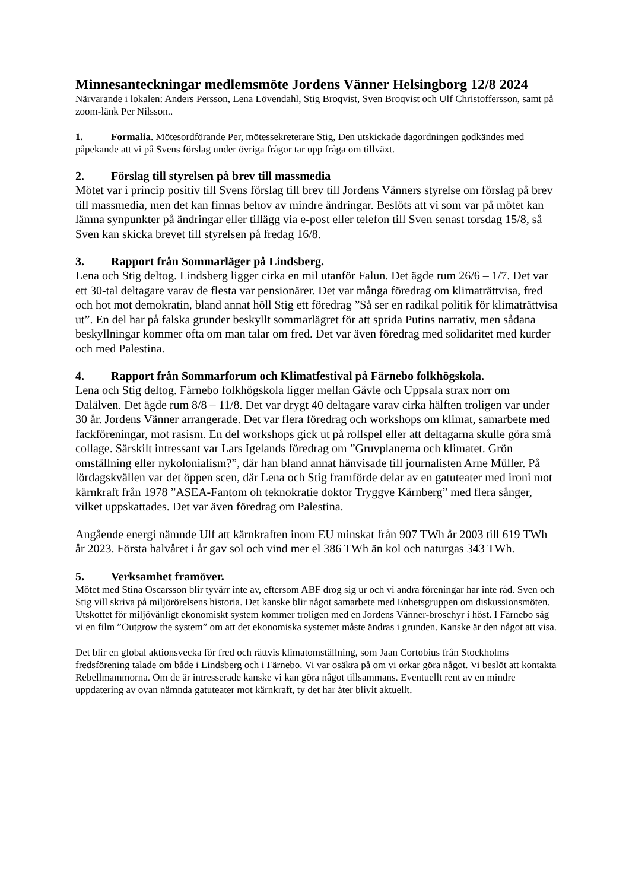Minnesanteckningar medlemsmöte Jordens Vänner Helsingborg 12/8 2024
Närvarande i lokalen: Anders Persson, Lena Lövendahl, Stig Broqvist, Sven Broqvist och Ulf Christoffersson, samt på zoom-länk Per Nilsson..
1. Formalia. Mötesordförande Per, mötessekreterare Stig, Den utskickade dagordningen godkändes med påpekande att vi på Svens förslag under övriga frågor tar upp fråga om tillväxt.
2. Förslag till styrelsen på brev till massmedia
Mötet var i princip positiv till Svens förslag till brev till Jordens Vänners styrelse om förslag på brev till massmedia, men det kan finnas behov av mindre ändringar. Beslöts att vi som var på mötet kan lämna synpunkter på ändringar eller tillägg via e-post eller telefon till Sven senast torsdag 15/8, så Sven kan skicka brevet till styrelsen på fredag 16/8.
3. Rapport från Sommarläger på Lindsberg.
Lena och Stig deltog. Lindsberg ligger cirka en mil utanför Falun. Det ägde rum 26/6 – 1/7. Det var ett 30-tal deltagare varav de flesta var pensionärer. Det var många föredrag om klimaträttvisa, fred och hot mot demokratin, bland annat höll Stig ett föredrag ”Så ser en radikal politik för klimaträttvisa ut”. En del har på falska grunder beskyllt sommarlägret för att sprida Putins narrativ, men sådana beskyllningar kommer ofta om man talar om fred. Det var även föredrag med solidaritet med kurder och med Palestina.
4. Rapport från Sommarforum och Klimatfestival på Färnebo folkhögskola.
Lena och Stig deltog. Färnebo folkhögskola ligger mellan Gävle och Uppsala strax norr om Dalälven. Det ägde rum 8/8 – 11/8. Det var drygt 40 deltagare varav cirka hälften troligen var under 30 år. Jordens Vänner arrangerade. Det var flera föredrag och workshops om klimat, samarbete med fackföreningar, mot rasism. En del workshops gick ut på rollspel eller att deltagarna skulle göra små collage. Särskilt intressant var Lars Igelands föredrag om ”Gruvplanerna och klimatet. Grön omställning eller nykolonialism?”, där han bland annat hänvisade till journalisten Arne Müller. På lördagskvällen var det öppen scen, där Lena och Stig framförde delar av en gatuteater med ironi mot kärnkraft från 1978 ”ASEA-Fantom oh teknokratie doktor Tryggve Kärnberg” med flera sånger, vilket uppskattades. Det var även föredrag om Palestina.
Angående energi nämnde Ulf att kärnkraften inom EU minskat från 907 TWh år 2003 till 619 TWh år 2023. Första halvåret i år gav sol och vind mer el 386 TWh än kol och naturgas 343 TWh.
5. Verksamhet framöver.
Mötet med Stina Oscarsson blir tyvärr inte av, eftersom ABF drog sig ur och vi andra föreningar har inte råd. Sven och Stig vill skriva på miljörörelsens historia. Det kanske blir något samarbete med Enhetsgruppen om diskussionsmöten. Utskottet för miljövänligt ekonomiskt system kommer troligen med en Jordens Vänner-broschyr i höst. I Färnebo såg vi en film ”Outgrow the system” om att det ekonomiska systemet måste ändras i grunden. Kanske är den något att visa.
Det blir en global aktionsvecka för fred och rättvis klimatomställning, som Jaan Cortobius från Stockholms fredsförening talade om både i Lindsberg och i Färnebo. Vi var osäkra på om vi orkar göra något. Vi beslöt att kontakta Rebellmammorna. Om de är intresserade kanske vi kan göra något tillsammans. Eventuellt rent av en mindre uppdatering av ovan nämnda gatuteater mot kärnkraft, ty det har åter blivit aktuellt.